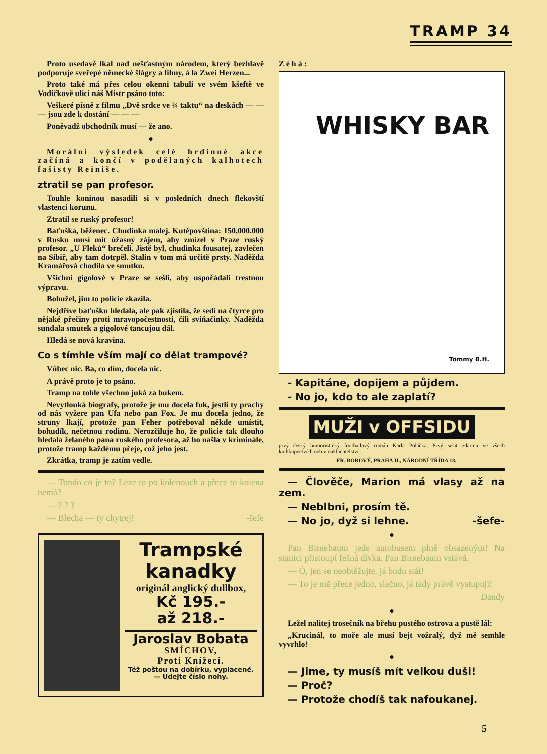TRAMP 34
Proto usedavě lkal nad nešťastným národem, který bezhlavě podporuje sveřepé německé šlágry a filmy, à la Zwei Herzen...
Proto také má přes celou okenni tabuli ve svém kšeftě ve Vodičkově ulici náš Mistr psáno toto:
Veškeré písně z filmu „Dvě srdce ve ¾ taktu“ na deskách — — — jsou zde k dostání — — —
Poněvadž obchodník musí — že ano.
●
Morální výsledek celé hrdinné akce začíná a končí v podělaných kalhotech fašisty Reiniše.
ztratil se pan profesor.
Touhle koninou nasadili si v posledních dnech flekovští vlastenci korunu.
Ztratil se ruský profesor!
Baťuška, běženec. Chudinka malej. Kutěpovština: 150,000.000 v Rusku musí mít úžasný zájem, aby zmizel v Praze ruský profesor. „U Fleků“ brečeli. Jistě byl, chudinka fousatej, zavlečen na Sibiř, aby tam dotrpěl. Stalin v tom má určitě prsty. Naděžda Kramářová chodila ve smutku.
Všichni gigolové v Praze se sešli, aby uspořádali trestnou výpravu.
Bohužel, jim to policie zkazila.
Nejdříve baťušku hledala, ale pak zjistila, že sedí na čtyrce pro nějaké přečiny proti mravopočestnosti, čili sviňačinky. Naděžda sundala smutek a gigolové tancujou dál.
Hledá se nová kravina.
Co s tímhle vším mají co dělat trampové?
Vůbec nic. Ba, co dím, docela nic.
A právě proto je to psáno.
Tramp na tohle všechno juká za bukem.
Nevytlouká biografy, protože je mu docela fuk, jestli ty prachy od nás vyžere pan Ufa nebo pan Fox. Je mu docela jedno, že struny lkají, protože pan Feher potřeboval někde umístit, bohudík, nečetnou rodinu. Nerozčiluje ho, že policie tak dlouho hledala želaného pana ruského profesora, až ho našla v kriminále, protože tramp každému přeje, což jeho jest.
Zkrátka, tramp je zatím vedle.
— Tondo co je to? Leze to po kolenouch a přece to kolena nemá?
— ? ? ?
— Blecha — ty chytrej! -šefe
Trampské kanadky
originál anglický dullbox,
Kč 195.-
až 218.-
Jaroslav Bobata
SMÍCHOV,
Proti Knížecí.
Též poštou na dobírku, vyplacené. — Udejte číslo nohy.
Zéhá:
WHISKY BAR
Tommy B.H.
- Kapitáne, dopijem a půjdem.
- No jo, kdo to ale zaplatí?
MUŽI v OFFSIDU
prvý český humoristický footballový román Karla Poláčka. Prvý sešit zdarma ve všech knihkupectvích neb v nakladatelství
FR. BOROVÝ, PRAHA II., NÁRODNÍ TŘÍDA 18.
— Člověče, Marion má vlasy až na zem.
— Neblbni, prosím tě.
— No jo, dyž si lehne. -šefe-
●
Pan Birnebaum jede autobusem plně obsazeným! Na stanici přistoupí fešná dívka. Pan Birnebaum vstává.
— Ó, jen se neobtěžujte, já budu stát!
— To je mě přece jedno, slečno, já tady právě vystupuji!
Dandy
●
Ležel nalitej trosečník na břehu pustého ostrova a pustě lál:
„Krucinál, to moře ale musí bejt vožralý, dyž mě semhle vyvrhlo!
●
— Jime, ty musíš mít velkou duši!
— Proč?
— Protože chodíš tak nafoukanej.
5